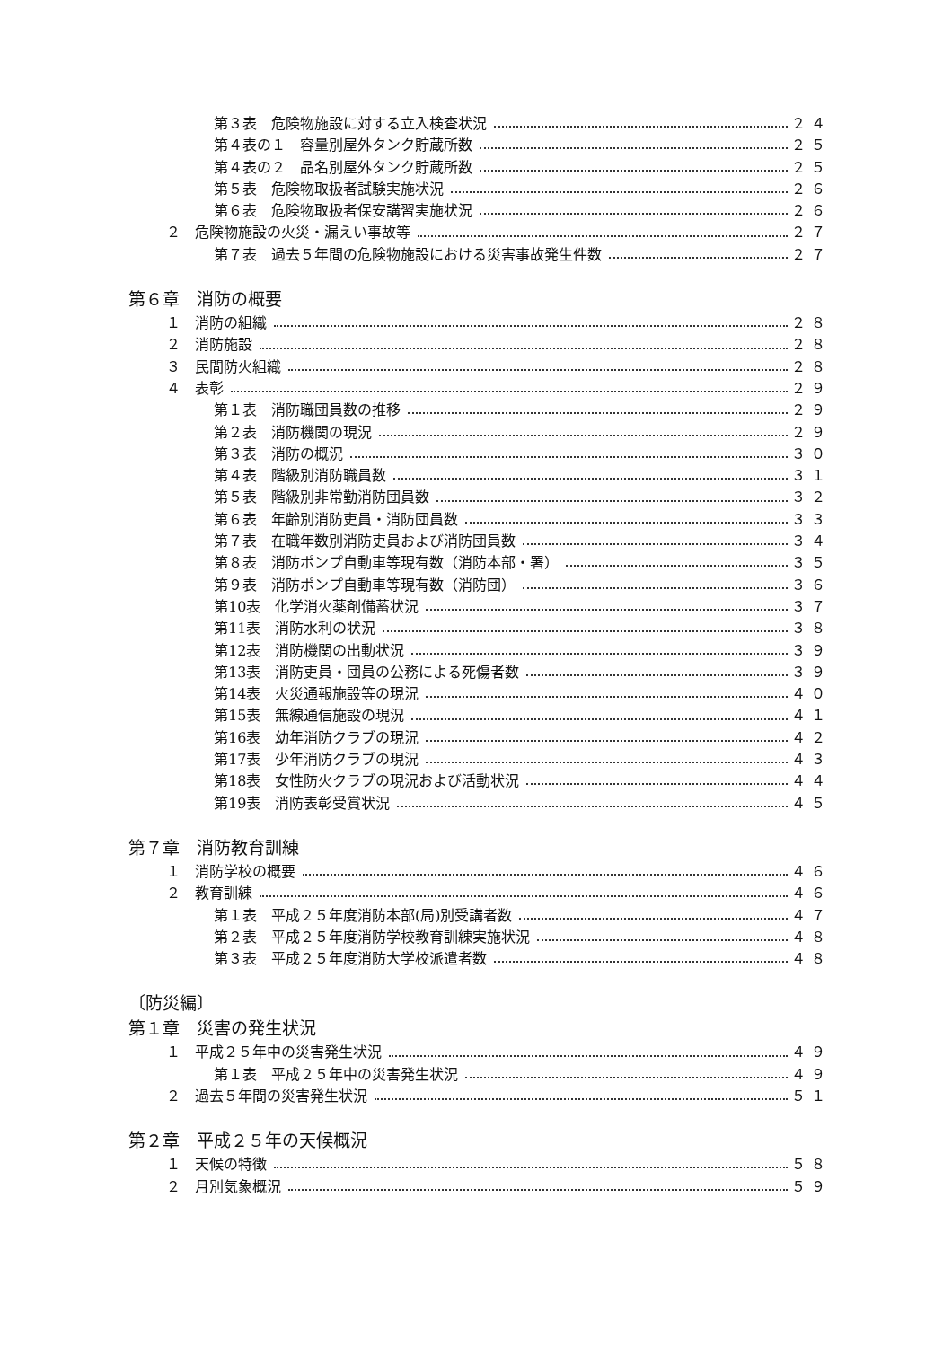第３表　危険物施設に対する立入検査状況 ２４
第４表の１　容量別屋外タンク貯蔵所数 ２５
第４表の２　品名別屋外タンク貯蔵所数 ２５
第５表　危険物取扱者試験実施状況 ２６
第６表　危険物取扱者保安講習実施状況 ２６
２　危険物施設の火災・漏えい事故等 ２７
第７表　過去５年間の危険物施設における災害事故発生件数 ２７
第６章　消防の概要
１　消防の組織 ２８
２　消防施設 ２８
３　民間防火組織 ２８
４　表彰 ２９
第１表　消防職団員数の推移 ２９
第２表　消防機関の現況 ２９
第３表　消防の概況 ３０
第４表　階級別消防職員数 ３１
第５表　階級別非常勤消防団員数 ３２
第６表　年齢別消防吏員・消防団員数 ３３
第７表　在職年数別消防吏員および消防団員数 ３４
第８表　消防ポンプ自動車等現有数（消防本部・署） ３５
第９表　消防ポンプ自動車等現有数（消防団） ３６
第10表　化学消火薬剤備蓄状況 ３７
第11表　消防水利の状況 ３８
第12表　消防機関の出動状況 ３９
第13表　消防吏員・団員の公務による死傷者数 ３９
第14表　火災通報施設等の現況 ４０
第15表　無線通信施設の現況 ４１
第16表　幼年消防クラブの現況 ４２
第17表　少年消防クラブの現況 ４３
第18表　女性防火クラブの現況および活動状況 ４４
第19表　消防表彰受賞状況 ４５
第７章　消防教育訓練
１　消防学校の概要 ４６
２　教育訓練 ４６
第１表　平成２５年度消防本部(局)別受講者数 ４７
第２表　平成２５年度消防学校教育訓練実施状況 ４８
第３表　平成２５年度消防大学校派遣者数 ４８
〔防災編〕
第１章　災害の発生状況
１　平成２５年中の災害発生状況 ４９
第１表　平成２５年中の災害発生状況 ４９
２　過去５年間の災害発生状況 ５１
第２章　平成２５年の天候概況
１　天候の特徴 ５８
２　月別気象概況 ５９